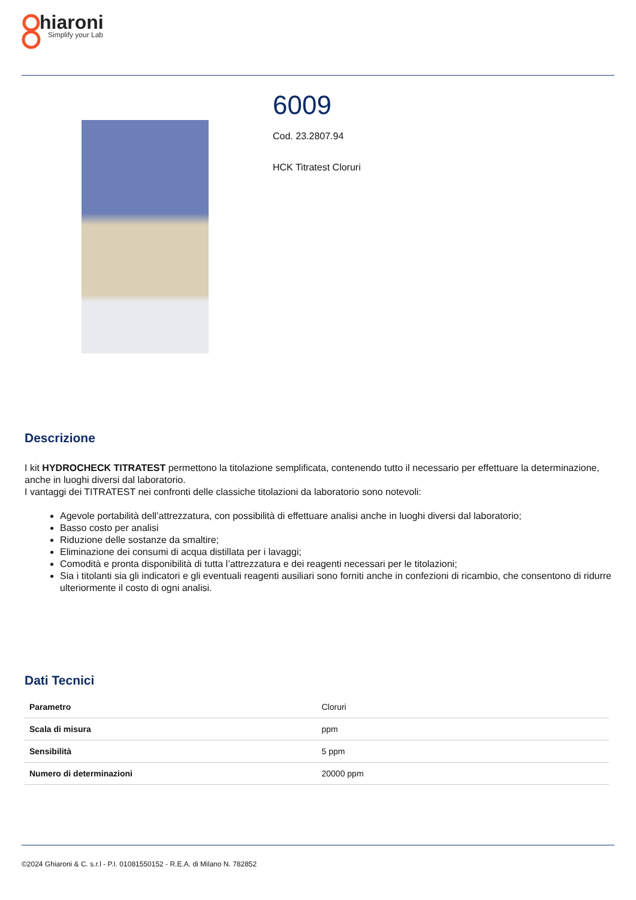hiaroni
Simplify your Lab
6009
Cod. 23.2807.94
HCK Titratest Cloruri
Descrizione
I kit HYDROCHECK TITRATEST permettono la titolazione semplificata, contenendo tutto il necessario per effettuare la determinazione, anche in luoghi diversi dal laboratorio.
I vantaggi dei TITRATEST nei confronti delle classiche titolazioni da laboratorio sono notevoli:
Agevole portabilità dell’attrezzatura, con possibilità di effettuare analisi anche in luoghi diversi dal laboratorio;
Basso costo per analisi
Riduzione delle sostanze da smaltire;
Eliminazione dei consumi di acqua distillata per i lavaggi;
Comodità e pronta disponibilità di tutta l’attrezzatura e dei reagenti necessari per le titolazioni;
Sia i titolanti sia gli indicatori e gli eventuali reagenti ausiliari sono forniti anche in confezioni di ricambio, che consentono di ridurre ulteriormente il costo di ogni analisi.
Dati Tecnici
| Parametro | Cloruri |
| Scala di misura | ppm |
| Sensibilità | 5 ppm |
| Numero di determinazioni | 20000 ppm |
©2024 Ghiaroni & C. s.r.l - P.I. 01081550152 - R.E.A. di Milano N. 782852